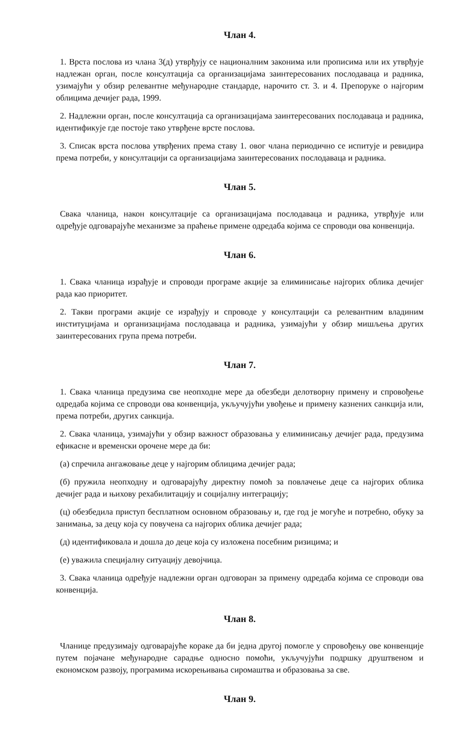Члан 4.
1. Врста послова из члана 3(д) утврђују се националним законима или прописима или их утврђује надлежан орган, после консултација са организацијама заинтересованих послодаваца и радника, узимајући у обзир релевантне међународне стандарде, нарочито ст. 3. и 4. Препоруке о најгорим облицима дечијег рада, 1999.
2. Надлежни орган, после консултација са организацијама заинтересованих послодаваца и радника, идентификује где постоје тако утврђене врсте послова.
3. Списак врста послова утврђених према ставу 1. овог члана периодично се испитује и ревидира према потреби, у консултацији са организацијама заинтересованих послодаваца и радника.
Члан 5.
Свака чланица, након консултације са организацијама послодаваца и радника, утврђује или одређује одговарајуће механизме за праћење примене одредаба којима се спроводи ова конвенција.
Члан 6.
1. Свака чланица израђује и спроводи програме акције за елиминисање најгорих облика дечијег рада као приоритет.
2. Такви програми акције се израђују и спроводе у консултацији са релевантним владиним институцијама и организацијама послодаваца и радника, узимајући у обзир мишљења других заинтересованих група према потреби.
Члан 7.
1. Свака чланица предузима све неопходне мере да обезбеди делотворну примену и спровођење одредаба којима се спроводи ова конвенција, укључујући увођење и примену казнених санкција или, према потреби, других санкција.
2. Свака чланица, узимајући у обзир важност образовања у елиминисању дечијег рада, предузима ефикасне и временски орочене мере да би:
(а) спречила ангажовање деце у најгорим облицима дечијег рада;
(б) пружила неопходну и одговарајућу директну помоћ за повлачење деце са најгорих облика дечијег рада и њихову рехабилитацију и социјалну интеграцију;
(ц) обезбедила приступ бесплатном основном образовању и, где год је могуће и потребно, обуку за занимања, за децу која су повучена са најгорих облика дечијег рада;
(д) идентификовала и дошла до деце која су изложена посебним ризицима; и
(е) уважила специјалну ситуацију девојчица.
3. Свака чланица одређује надлежни орган одговоран за примену одредаба којима се спроводи ова конвенција.
Члан 8.
Чланице предузимају одговарајуће кораке да би једна другој помогле у спровођењу ове конвенције путем појачане међународне сарадње односно помоћи, укључујући подршку друштвеном и економском развоју, програмима искорењивања сиромаштва и образовања за све.
Члан 9.